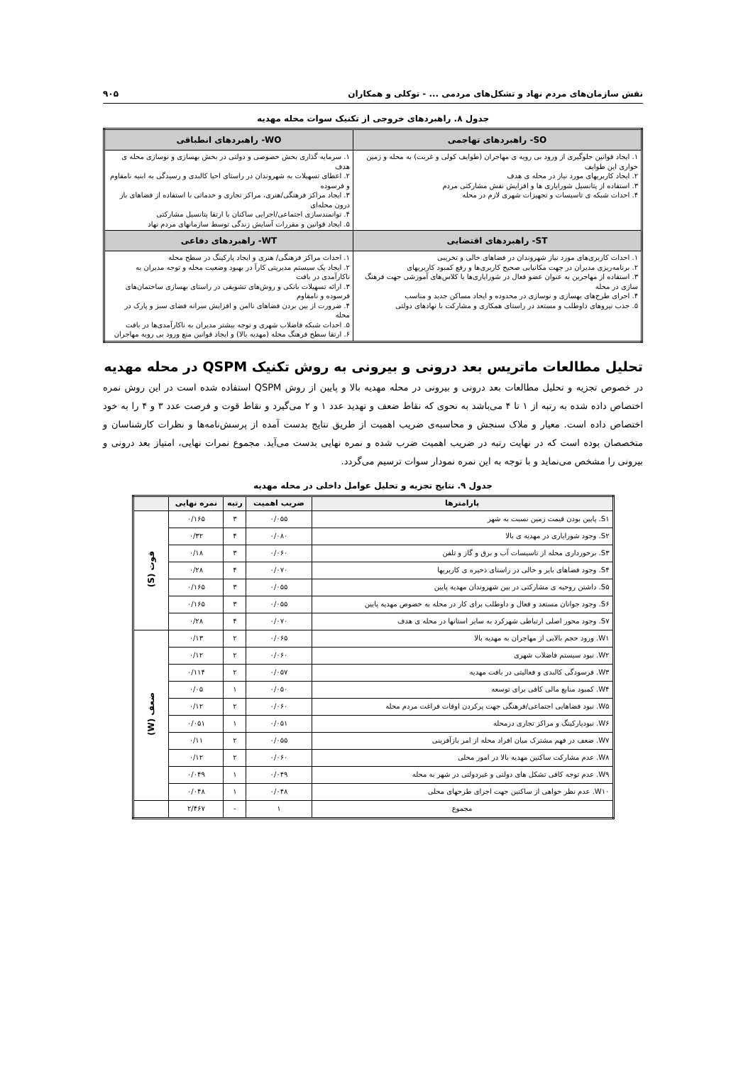نقش سازمان‌های مردم نهاد و تشکل‌های مردمی ... - توکلی و همکاران ۹۰۵
جدول ۸. راهبردهای خروجی از تکنیک سوات محله مهدیه
| SO- راهبردهای تهاجمی | WO- راهبردهای انطباقی |
| --- | --- |
| ۱. ایجاد قوانین جلوگیری از ورود بی رویه ی مهاجران (طوایف کولی و غربت) به محله و زمین خواری این طوایف ۲. ایجاد کاربریهای مورد نیاز در محله ی هدف ۳. استفاده از پتانسیل شورایاری ها و افزایش نقش مشارکتی مردم ۴. احداث شبکه ی تاسیسات و تجهیزات شهری لازم در محله | ۱. سرمایه گذاری بخش خصوصی و دولتی در بخش بهسازی و نوسازی محله ی هدف ۲. اعطای تسهیلات به شهروندان در راستای احیا کالبدی و رسیدگی به ابنیه نامقاوم و فرسوده ۳. ایجاد مراکز فرهنگی/هنری، مراکز تجاری و خدماتی با استفاده از فضاهای باز درون محله‌ای ۴. توانمندسازی اجتماعی/اجرایی ساکنان با ارتقا پتانسیل مشارکتی ۵. ایجاد قوانین و مقررات آسایش زندگی توسط سازمانهای مردم نهاد |
| ST- راهبردهای اقتضایی | WT- راهبردهای دفاعی |
| ۱. احداث کاربری‌های مورد نیاز شهروندان در فضاهای خالی و تخریبی ۲. برنامه‌ریزی مدیران در جهت مکانیابی صحیح کاربری‌ها و رفع کمبود کاربریهای ۳. استفاده از مهاجرین به عنوان عضو فعال در شورایاری‌ها یا کلاس‌های آموزشی جهت فرهنگ سازی در محله ۴. اجرای طرح‌های بهسازی و نوسازی در محدوده و ایجاد مساکن جدید و مناسب ۵. جذب نیروهای داوطلب و مستعد در راستای همکاری و مشارکت با نهادهای دولتی | ۱. احداث مراکز فرهنگی/ هنری و ایجاد پارکینگ در سطح محله ۲. ایجاد یک سیستم مدیریتی کارآ در بهبود وضعیت محله و توجه مدیران به ناکارآمدی در بافت ۳. ارائه تسهیلات بانکی و روش‌های تشویقی در راستای بهسازی ساختمان‌های فرسوده و نامقاوم ۴. ضرورت از بین بردن فضاهای ناامن و افزایش سرانه فضای سبز و پارک در محله ۵. احداث شبکه فاضلاب شهری و توجه بیشتر مدیران به ناکارآمدی‌ها در بافت ۶. ارتقا سطح فرهنگ محله (مهدیه بالا) و ایجاد قوانین منع ورود بی رویه مهاجران |
تحلیل مطالعات ماتریس بعد درونی و بیرونی به روش تکنیک QSPM در محله مهدیه
در خصوص تجزیه و تحلیل مطالعات بعد درونی و بیرونی در محله مهدیه بالا و پایین از روش QSPM استفاده شده است در این روش نمره اختصاص داده شده به رتبه از ۱ تا ۴ می‌باشد به نحوی که نقاط ضعف و تهدید عدد ۱ و ۲ می‌گیرد و نقاط قوت و فرصت عدد ۳ و ۴ را به خود اختصاص داده است. معیار و ملاک سنجش و محاسبه‌ی ضریب اهمیت از طریق نتایج بدست آمده از پرسش‌نامه‌ها و نظرات کارشناسان و متخصصان بوده است که در نهایت رتبه در ضریب اهمیت ضرب شده و نمره نهایی بدست می‌آید. مجموع نمرات نهایی، امتیاز بعد درونی و بیرونی را مشخص می‌نماید و با توجه به این نمره نمودار سوات ترسیم می‌گردد.
جدول ۹. نتایج تجزیه و تحلیل عوامل داخلی در محله مهدیه
| پارامترها | ضریب اهمیت | رتبه | نمره نهایی | |
| --- | --- | --- | --- | --- |
| S۱. پایین بودن قیمت زمین نسبت به شهر | ۰/۰۵۵ | ۳ | ۰/۱۶۵ | قوت (S) |
| S۲. وجود شورایاری در مهدیه ی بالا | ۰/۰۸۰ | ۴ | ۰/۳۲ | |
| S۳. برخورداری محله از تاسیسات آب و برق و گاز و تلفن | ۰/۰۶۰ | ۳ | ۰/۱۸ | |
| S۴. وجود فضاهای بایر و خالی در راستای ذخیره ی کاربریها | ۰/۰۷۰ | ۴ | ۰/۲۸ | |
| S۵. داشتن روحیه ی مشارکتی در بین شهروندان مهدیه پایین | ۰/۰۵۵ | ۳ | ۰/۱۶۵ | |
| S۶. وجود جوانان مستعد و فعال و داوطلب برای کار در محله به خصوص مهدیه پایین | ۰/۰۵۵ | ۳ | ۰/۱۶۵ | |
| S۷. وجود محور اصلی ارتباطی شهرکرد به سایر استانها در محله ی هدف | ۰/۰۷۰ | ۴ | ۰/۲۸ | |
| W۱. ورود حجم بالایی از مهاجران به مهدیه بالا | ۰/۰۶۵ | ۲ | ۰/۱۳ | ضعف (W) |
| W۲. نبود سیستم فاضلاب شهری | ۰/۰۶۰ | ۲ | ۰/۱۲ | |
| W۳. فرسودگی کالبدی و فعالیتی در بافت مهدیه | ۰/۰۵۷ | ۲ | ۰/۱۱۴ | |
| W۴. کمبود منابع مالی کافی برای توسعه | ۰/۰۵۰ | ۱ | ۰/۰۵ | |
| W۵. نبود فضاهایی اجتماعی/فرهنگی جهت پرکردن اوقات فراغت مردم محله | ۰/۰۶۰ | ۲ | ۰/۱۲ | |
| W۶. نبودپارکینگ و مراکز تجاری درمحله | ۰/۰۵۱ | ۱ | ۰/۰۵۱ | |
| W۷. ضعف در فهم مشترک میان افراد محله از امر بازآفرینی | ۰/۰۵۵ | ۲ | ۰/۱۱ | |
| W۸. عدم مشارکت ساکنین مهدیه بالا در امور محلی | ۰/۰۶۰ | ۲ | ۰/۱۲ | |
| W۹. عدم توجه کافی تشکل های دولتی و غیردولتی در شهر به محله | ۰/۰۴۹ | ۱ | ۰/۰۴۹ | |
| W۱۰. عدم نظر خواهی از ساکنین جهت اجرای طرحهای محلی | ۰/۰۴۸ | ۱ | ۰/۰۴۸ | |
| مجموع | ۱ | - | ۲/۴۶۷ | |